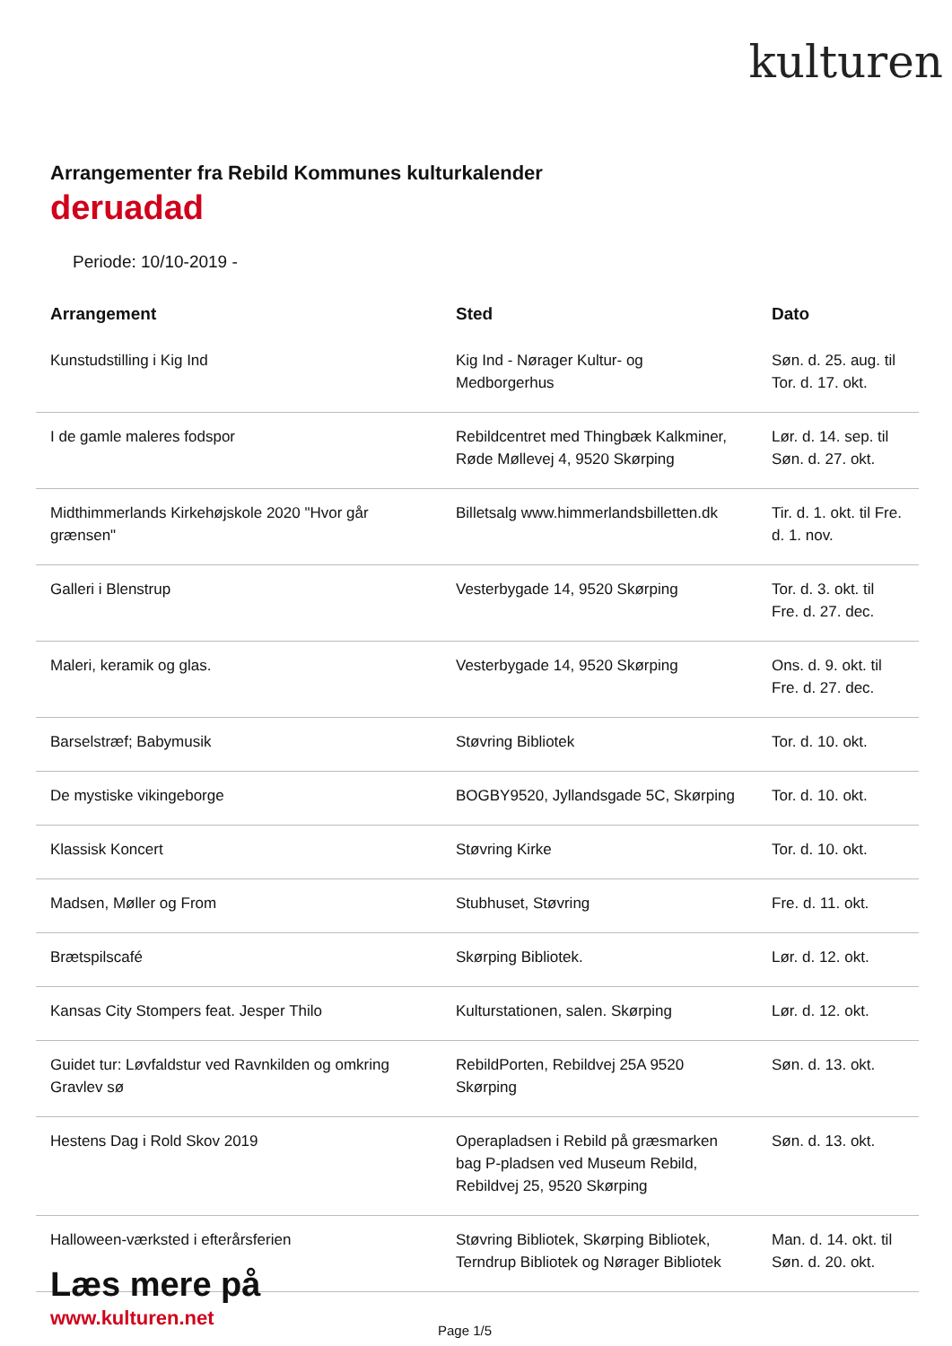kulturen
Arrangementer fra Rebild Kommunes kulturkalender
deruadad
Periode: 10/10-2019 -
| Arrangement | Sted | Dato |
| --- | --- | --- |
| Kunstudstilling i Kig Ind | Kig Ind - Nørager Kultur- og Medborgerhus | Søn. d. 25. aug. til Tor. d. 17. okt. |
| I de gamle maleres fodspor | Rebildcentret med Thingbæk Kalkminer, Røde Møllevej 4, 9520 Skørping | Lør. d. 14. sep. til Søn. d. 27. okt. |
| Midthimmerlands Kirkehøjskole 2020 "Hvor går grænsen" | Billetsalg www.himmerlandsbilletten.dk | Tir. d. 1. okt. til Fre. d. 1. nov. |
| Galleri i Blenstrup | Vesterbygade 14, 9520 Skørping | Tor. d. 3. okt. til Fre. d. 27. dec. |
| Maleri, keramik og glas. | Vesterbygade 14, 9520 Skørping | Ons. d. 9. okt. til Fre. d. 27. dec. |
| Barselstræf; Babymusik | Støvring Bibliotek | Tor. d. 10. okt. |
| De mystiske vikingeborge | BOGBY9520, Jyllandsgade 5C, Skørping | Tor. d. 10. okt. |
| Klassisk Koncert | Støvring Kirke | Tor. d. 10. okt. |
| Madsen, Møller og From | Stubhuset, Støvring | Fre. d. 11. okt. |
| Brætspilscafé | Skørping Bibliotek. | Lør. d. 12. okt. |
| Kansas City Stompers feat. Jesper Thilo | Kulturstationen, salen. Skørping | Lør. d. 12. okt. |
| Guidet tur: Løvfaldstur ved Ravnkilden og omkring Gravlev sø | RebildPorten, Rebildvej 25A 9520 Skørping | Søn. d. 13. okt. |
| Hestens Dag i Rold Skov 2019 | Operapladsen i Rebild på græsmarken bag P-pladsen ved Museum Rebild, Rebildvej 25, 9520 Skørping | Søn. d. 13. okt. |
| Halloween-værksted i efterårsferien | Støvring Bibliotek, Skørping Bibliotek, Terndrup Bibliotek og Nørager Bibliotek | Man. d. 14. okt. til Søn. d. 20. okt. |
Læs mere på
www.kulturen.net
Page 1/5